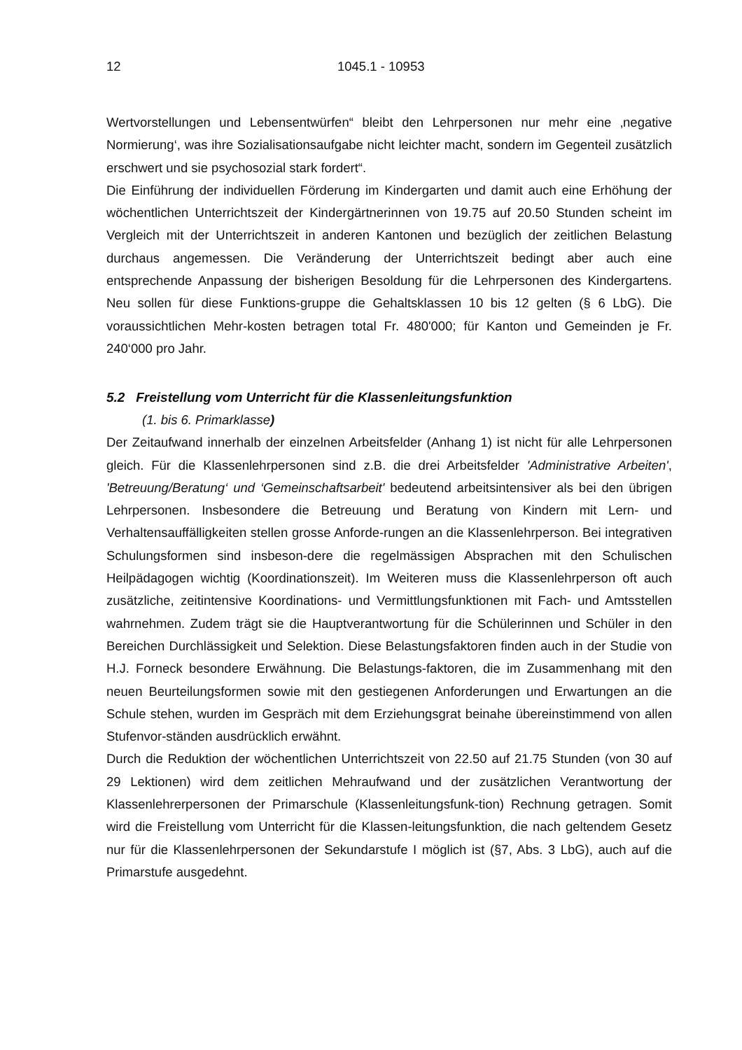12 1045.1 - 10953
Wertvorstellungen und Lebensentwürfen“ bleibt den Lehrpersonen nur mehr eine ‚negative Normierung‘, was ihre Sozialisationsaufgabe nicht leichter macht, sondern im Gegenteil zusätzlich erschwert und sie psychosozial stark fordert“.
Die Einführung der individuellen Förderung im Kindergarten und damit auch eine Erhöhung der wöchentlichen Unterrichtszeit der Kindergärtnerinnen von 19.75 auf 20.50 Stunden scheint im Vergleich mit der Unterrichtszeit in anderen Kantonen und bezüglich der zeitlichen Belastung durchaus angemessen. Die Veränderung der Unterrichtszeit bedingt aber auch eine entsprechende Anpassung der bisherigen Besoldung für die Lehrpersonen des Kindergartens. Neu sollen für diese Funktions-gruppe die Gehaltsklassen 10 bis 12 gelten (§ 6 LbG). Die voraussichtlichen Mehr-kosten betragen total Fr. 480'000; für Kanton und Gemeinden je Fr. 240‘000 pro Jahr.
5.2 Freistellung vom Unterricht für die Klassenleitungsfunktion
(1. bis 6. Primarklasse)
Der Zeitaufwand innerhalb der einzelnen Arbeitsfelder (Anhang 1) ist nicht für alle Lehrpersonen gleich. Für die Klassenlehrpersonen sind z.B. die drei Arbeitsfelder 'Administrative Arbeiten', 'Betreuung/Beratung‘ und ‘Gemeinschaftsarbeit' bedeutend arbeitsintensiver als bei den übrigen Lehrpersonen. Insbesondere die Betreuung und Beratung von Kindern mit Lern- und Verhaltensauffälligkeiten stellen grosse Anforde-rungen an die Klassenlehrperson. Bei integrativen Schulungsformen sind insbeson-dere die regelmässigen Absprachen mit den Schulischen Heilpädagogen wichtig (Koordinationszeit). Im Weiteren muss die Klassenlehrperson oft auch zusätzliche, zeitintensive Koordinations- und Vermittlungsfunktionen mit Fach- und Amtsstellen wahrnehmen. Zudem trägt sie die Hauptverantwortung für die Schülerinnen und Schüler in den Bereichen Durchlässigkeit und Selektion. Diese Belastungsfaktoren finden auch in der Studie von H.J. Forneck besondere Erwähnung. Die Belastungs-faktoren, die im Zusammenhang mit den neuen Beurteilungsformen sowie mit den gestiegenen Anforderungen und Erwartungen an die Schule stehen, wurden im Gespräch mit dem Erziehungsgrat beinahe übereinstimmend von allen Stufenvor-ständen ausdrücklich erwähnt.
Durch die Reduktion der wöchentlichen Unterrichtszeit von 22.50 auf 21.75 Stunden (von 30 auf 29 Lektionen) wird dem zeitlichen Mehraufwand und der zusätzlichen Verantwortung der Klassenlehrerpersonen der Primarschule (Klassenleitungsfunk-tion) Rechnung getragen. Somit wird die Freistellung vom Unterricht für die Klassen-leitungsfunktion, die nach geltendem Gesetz nur für die Klassenlehrpersonen der Sekundarstufe I möglich ist (§7, Abs. 3 LbG), auch auf die Primarstufe ausgedehnt.